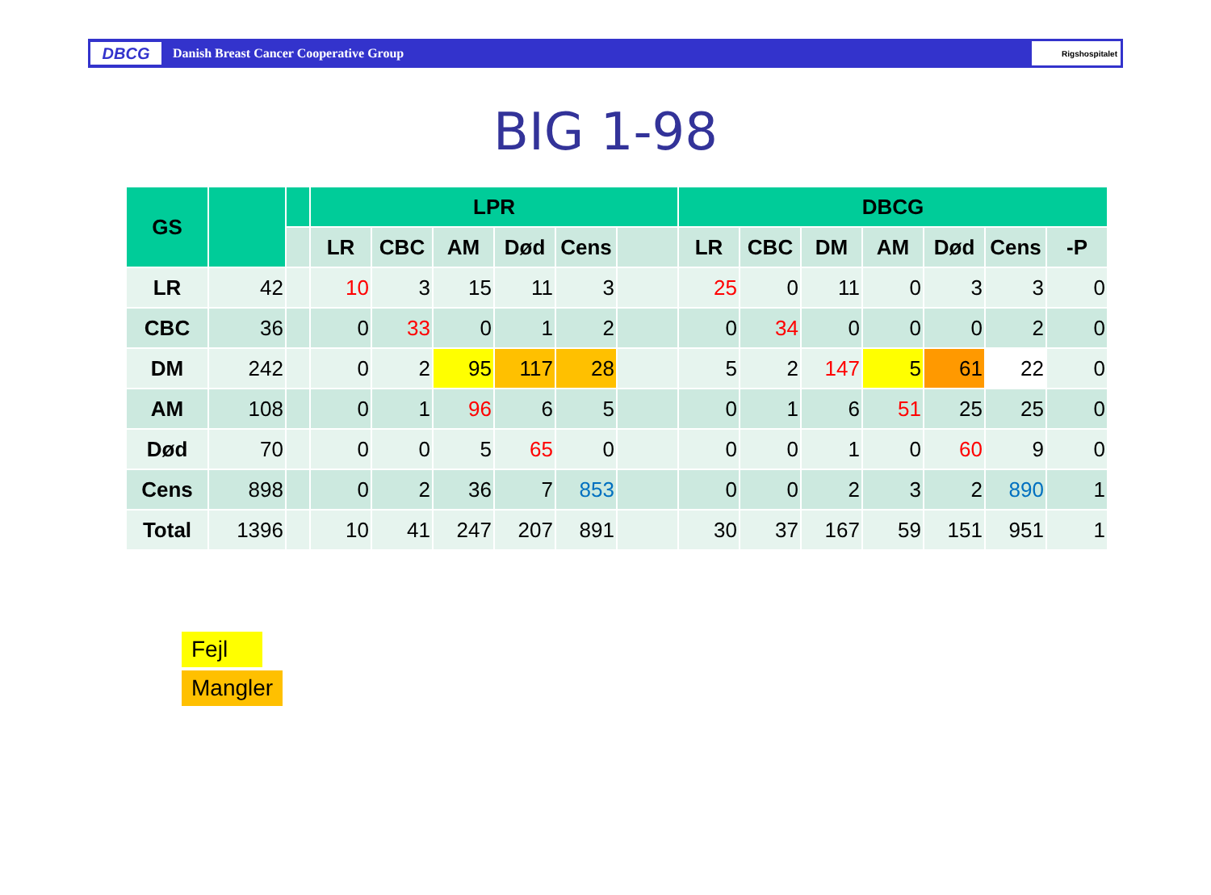DBCG
Danish Breast Cancer Cooperative Group
Rigshospitalet
BIG 1-98
| GS | | | LPR | | | | | | DBCG | | | | | | |
| --- | --- | --- | --- | --- | --- | --- | --- | --- | --- | --- | --- | --- | --- | --- | --- |
| | | | LR | CBC | AM | Død | Cens | | LR | CBC | DM | AM | Død | Cens | -P |
| LR | 42 | | 10 | 3 | 15 | 11 | 3 | | 25 | 0 | 11 | 0 | 3 | 3 | 0 |
| CBC | 36 | | 0 | 33 | 0 | 1 | 2 | | 0 | 34 | 0 | 0 | 0 | 2 | 0 |
| DM | 242 | | 0 | 2 | 95 | 117 | 28 | | 5 | 2 | 147 | 5 | 61 | 22 | 0 |
| AM | 108 | | 0 | 1 | 96 | 6 | 5 | | 0 | 1 | 6 | 51 | 25 | 25 | 0 |
| Død | 70 | | 0 | 0 | 5 | 65 | 0 | | 0 | 0 | 1 | 0 | 60 | 9 | 0 |
| Cens | 898 | | 0 | 2 | 36 | 7 | 853 | | 0 | 0 | 2 | 3 | 2 | 890 | 1 |
| Total | 1396 | | 10 | 41 | 247 | 207 | 891 | | 30 | 37 | 167 | 59 | 151 | 951 | 1 |
Fejl
Mangler